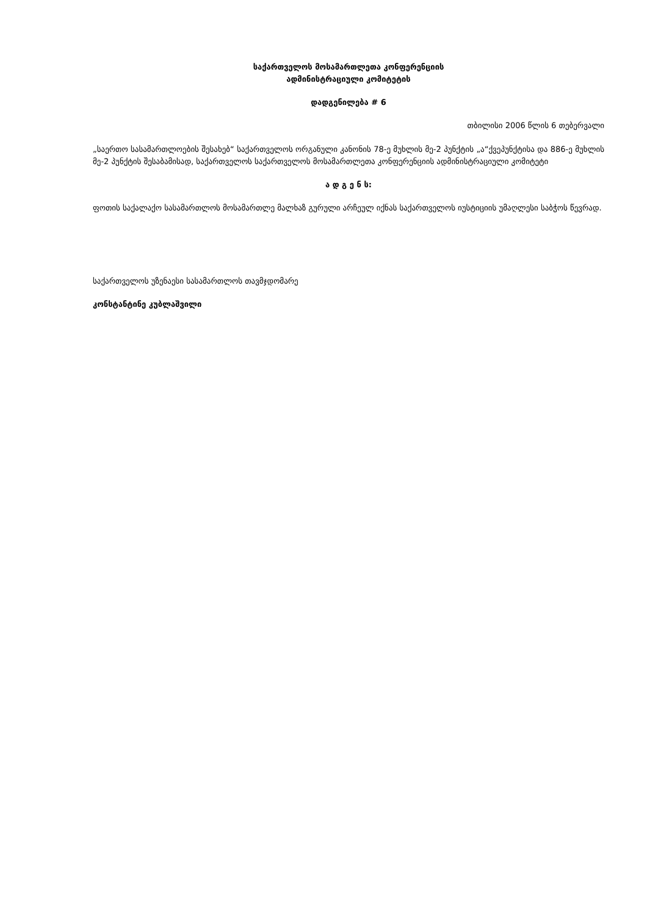საქართველოს მოსამართლეთა კონფერენციის
ადმინისტრაციული კომიტეტის
დადგენილება # 6
თბილისი 2006 წლის 6 თებერვალი
„საერთო სასამართლოების შესახებ“ საქართველოს ორგანული კანონის 78-ე მუხლის მე-2 პუნქტის „ა“ქვეპუნქტისა და 886-ე მუხლის მე-2 პუნქტის შესაბამისად, საქართველოს საქართველოს მოსამართლეთა კონფერენციის ადმინისტრაციული კომიტეტი
ა დ გ ე ნ ს:
ფოთის საქალაქო სასამართლოს მოსამართლე მალხაზ გურული არჩეულ იქნას საქართველოს იუსტიციის უმაღლესი საბჭოს წევრად.
საქართველოს უზენაესი სასამართლოს თავმჯდომარე
კონსტანტინე კუბლაშვილი